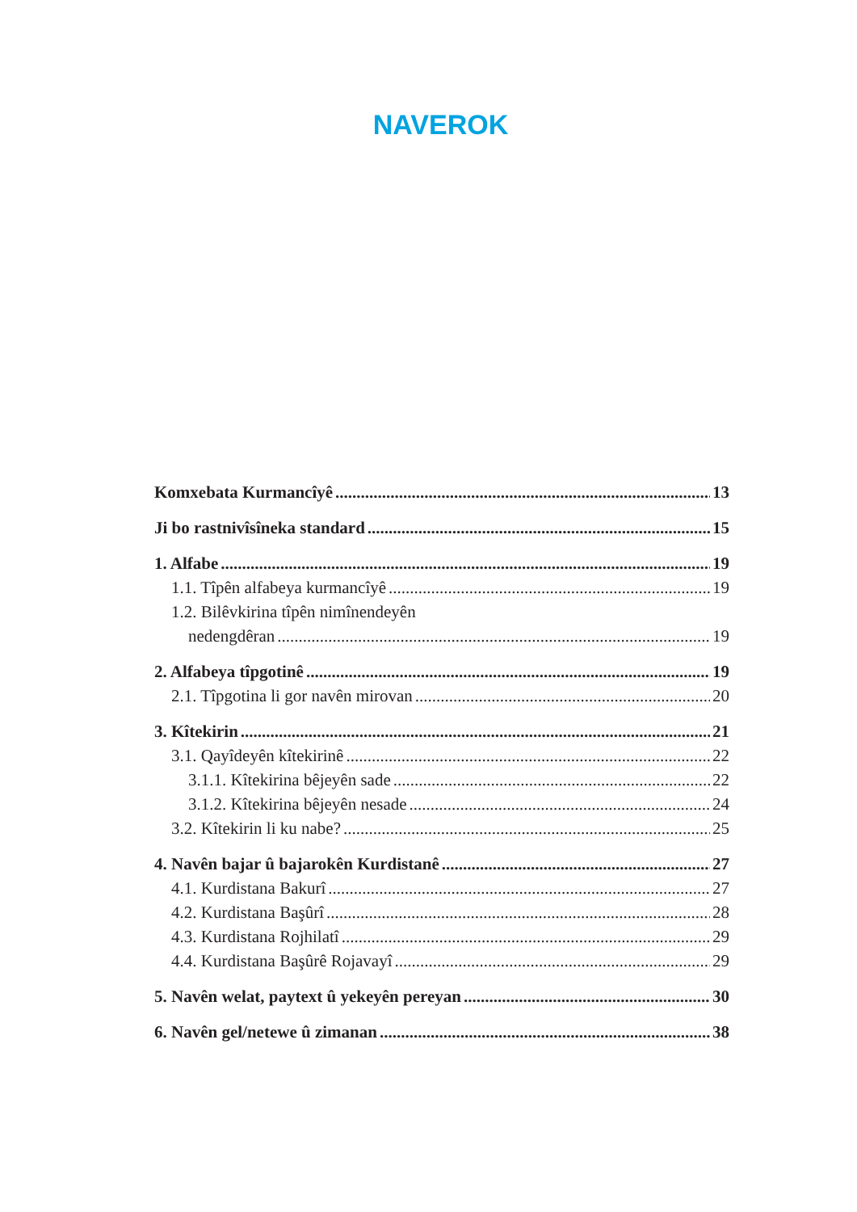NAVEROK
Komxebata Kurmancîyê 13
Ji bo rastnivîsîneka standard 15
1. Alfabe 19
1.1. Tîpên alfabeya kurmancîyê 19
1.2. Bilêvkirina tîpên nimînendeyên
nedengdêran 19
2. Alfabeya tîpgotinê 19
2.1. Tîpgotina li gor navên mirovan 20
3. Kîtekirin 21
3.1. Qayîdeyên kîtekirinê 22
3.1.1. Kîtekirina bêjeyên sade 22
3.1.2. Kîtekirina bêjeyên nesade 24
3.2. Kîtekirin li ku nabe? 25
4. Navên bajar û bajarokên Kurdistanê 27
4.1. Kurdistana Bakurî 27
4.2. Kurdistana Başûrî 28
4.3. Kurdistana Rojhilatî 29
4.4. Kurdistana Başûrê Rojavayî 29
5. Navên welat, paytext û yekeyên pereyan 30
6. Navên gel/netewe û zimanan 38